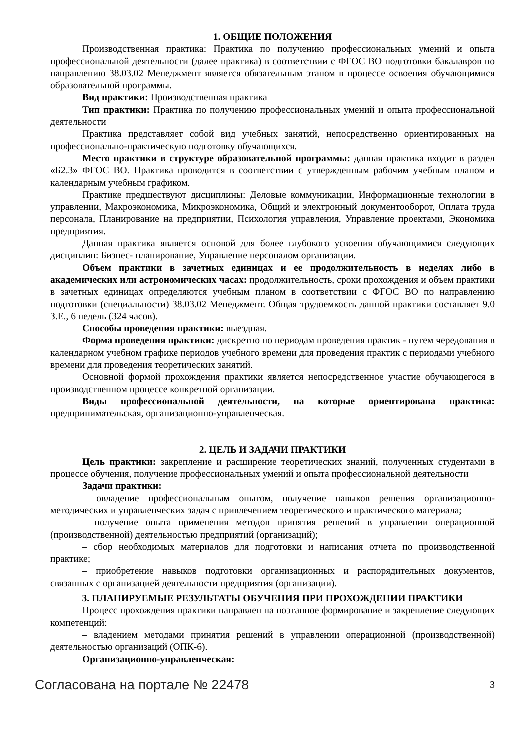1. ОБЩИЕ ПОЛОЖЕНИЯ
Производственная практика: Практика по получению профессиональных умений и опыта профессиональной деятельности (далее практика) в соответствии с ФГОС ВО подготовки бакалавров по направлению 38.03.02 Менеджмент является обязательным этапом в процессе освоения обучающимися образовательной программы.
Вид практики: Производственная практика
Тип практики: Практика по получению профессиональных умений и опыта профессиональной деятельности
Практика представляет собой вид учебных занятий, непосредственно ориентированных на профессионально-практическую подготовку обучающихся.
Место практики в структуре образовательной программы: данная практика входит в раздел «Б2.3» ФГОС ВО. Практика проводится в соответствии с утвержденным рабочим учебным планом и календарным учебным графиком.
Практике предшествуют дисциплины: Деловые коммуникации, Информационные технологии в управлении, Макроэкономика, Микроэкономика, Общий и электронный документооборот, Оплата труда персонала, Планирование на предприятии, Психология управления, Управление проектами, Экономика предприятия.
Данная практика является основой для более глубокого усвоения обучающимися следующих дисциплин: Бизнес- планирование, Управление персоналом организации.
Объем практики в зачетных единицах и ее продолжительность в неделях либо в академических или астрономических часах: продолжительность, сроки прохождения и объем практики в зачетных единицах определяются учебным планом в соответствии с ФГОС ВО по направлению подготовки (специальности) 38.03.02 Менеджмент. Общая трудоемкость данной практики составляет 9.0 З.Е., 6 недель (324 часов).
Способы проведения практики: выездная.
Форма проведения практики: дискретно по периодам проведения практик - путем чередования в календарном учебном графике периодов учебного времени для проведения практик с периодами учебного времени для проведения теоретических занятий.
Основной формой прохождения практики является непосредственное участие обучающегося в производственном процессе конкретной организации.
Виды профессиональной деятельности, на которые ориентирована практика: предпринимательская, организационно-управленческая.
2. ЦЕЛЬ И ЗАДАЧИ ПРАКТИКИ
Цель практики: закрепление и расширение теоретических знаний, полученных студентами в процессе обучения, получение профессиональных умений и опыта профессиональной деятельности
Задачи практики:
– овладение профессиональным опытом, получение навыков решения организационно-методических и управленческих задач с привлечением теоретического и практического материала;
– получение опыта применения методов принятия решений в управлении операционной (производственной) деятельностью предприятий (организаций);
– сбор необходимых материалов для подготовки и написания отчета по производственной практике;
– приобретение навыков подготовки организационных и распорядительных документов, связанных с организацией деятельности предприятия (организации).
3. ПЛАНИРУЕМЫЕ РЕЗУЛЬТАТЫ ОБУЧЕНИЯ ПРИ ПРОХОЖДЕНИИ ПРАКТИКИ
Процесс прохождения практики направлен на поэтапное формирование и закрепление следующих компетенций:
– владением методами принятия решений в управлении операционной (производственной) деятельностью организаций (ОПК-6).
Организационно-управленческая:
Согласована на портале № 22478 3